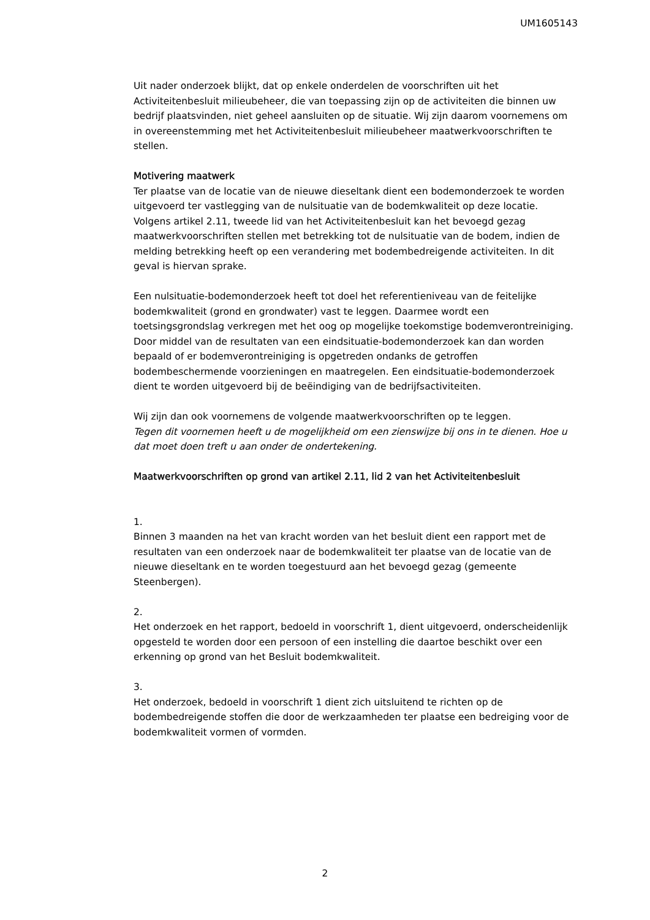UM1605143
Uit nader onderzoek blijkt, dat op enkele onderdelen de voorschriften uit het Activiteitenbesluit milieubeheer, die van toepassing zijn op de activiteiten die binnen uw bedrijf plaatsvinden, niet geheel aansluiten op de situatie. Wij zijn daarom voornemens om in overeenstemming met het Activiteitenbesluit milieubeheer maatwerkvoorschriften te stellen.
Motivering maatwerk
Ter plaatse van de locatie van de nieuwe dieseltank dient een bodemonderzoek te worden uitgevoerd ter vastlegging van de nulsituatie van de bodemkwaliteit op deze locatie. Volgens artikel 2.11, tweede lid van het Activiteitenbesluit kan het bevoegd gezag maatwerkvoorschriften stellen met betrekking tot de nulsituatie van de bodem, indien de melding betrekking heeft op een verandering met bodembedreigende activiteiten. In dit geval is hiervan sprake.
Een nulsituatie-bodemonderzoek heeft tot doel het referentieniveau van de feitelijke bodemkwaliteit (grond en grondwater) vast te leggen. Daarmee wordt een toetsingsgrondslag verkregen met het oog op mogelijke toekomstige bodemverontreiniging. Door middel van de resultaten van een eindsituatie-bodemonderzoek kan dan worden bepaald of er bodemverontreiniging is opgetreden ondanks de getroffen bodembeschermende voorzieningen en maatregelen. Een eindsituatie-bodemonderzoek dient te worden uitgevoerd bij de beëindiging van de bedrijfsactiviteiten.
Wij zijn dan ook voornemens de volgende maatwerkvoorschriften op te leggen.
Tegen dit voornemen heeft u de mogelijkheid om een zienswijze bij ons in te dienen. Hoe u dat moet doen treft u aan onder de ondertekening.
Maatwerkvoorschriften op grond van artikel 2.11, lid 2 van het Activiteitenbesluit
1.
Binnen 3 maanden na het van kracht worden van het besluit dient een rapport met de resultaten van een onderzoek naar de bodemkwaliteit ter plaatse van de locatie van de nieuwe dieseltank en te worden toegestuurd aan het bevoegd gezag (gemeente Steenbergen).
2.
Het onderzoek en het rapport, bedoeld in voorschrift 1, dient uitgevoerd, onderscheidenlijk opgesteld te worden door een persoon of een instelling die daartoe beschikt over een erkenning op grond van het Besluit bodemkwaliteit.
3.
Het onderzoek, bedoeld in voorschrift 1 dient zich uitsluitend te richten op de bodembedreigende stoffen die door de werkzaamheden ter plaatse een bedreiging voor de bodemkwaliteit vormen of vormden.
2